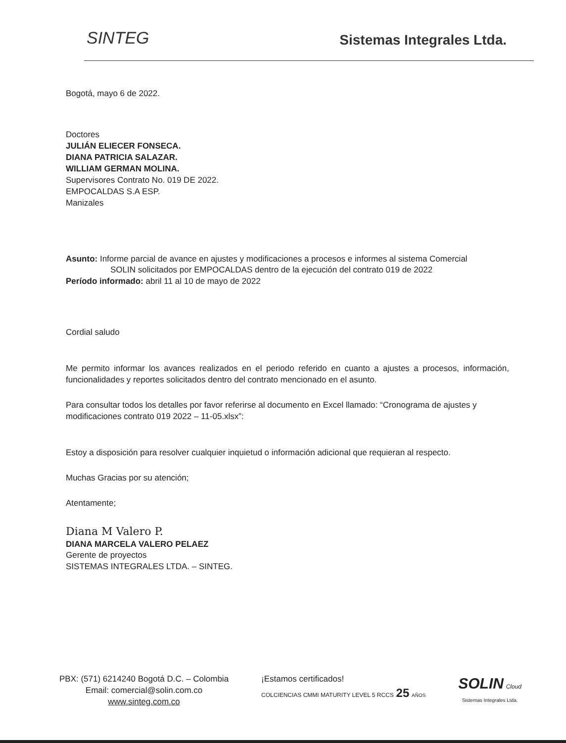SINTEG
Sistemas Integrales Ltda.
Bogotá, mayo 6 de 2022.
Doctores
JULIÁN ELIECER FONSECA.
DIANA PATRICIA SALAZAR.
WILLIAM GERMAN MOLINA.
Supervisores Contrato No. 019 DE 2022.
EMPOCALDAS S.A ESP.
Manizales
Asunto: Informe parcial de avance en ajustes y modificaciones a procesos e informes al sistema Comercial
SOLIN solicitados por EMPOCALDAS dentro de la ejecución del contrato 019 de 2022
Período informado: abril 11 al 10 de mayo de 2022
Cordial saludo
Me permito informar los avances realizados en el periodo referido en cuanto a ajustes a procesos, información, funcionalidades y reportes solicitados dentro del contrato mencionado en el asunto.
Para consultar todos los detalles por favor referirse al documento en Excel llamado: “Cronograma de ajustes y modificaciones contrato 019 2022 – 11-05.xlsx”:
Estoy a disposición para resolver cualquier inquietud o información adicional que requieran al respecto.
Muchas Gracias por su atención;
Atentamente;
Diana M Valero P.
DIANA MARCELA VALERO PELAEZ
Gerente de proyectos
SISTEMAS INTEGRALES LTDA. – SINTEG.
PBX: (571) 6214240 Bogotá D.C. – Colombia
Email: comercial@solin.com.co
www.sinteg.com.co
¡Estamos certificados!
COLCIENCIAS CMMI MATURITY LEVEL 5 RCCS 25 AÑOS
SOLIN Cloud
Sistemas Integrales Ltda.